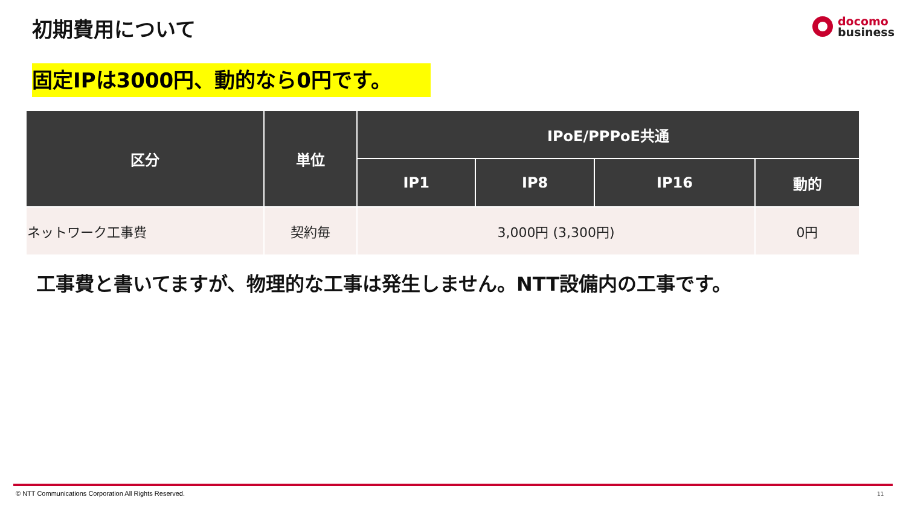初期費用について
docomo
business
固定IPは3000円、動的なら0円です。
| 区分 | 単位 | IPoE/PPPoE共通 | | | |
| --- | --- | --- | --- | --- | --- |
| | | IP1 | IP8 | IP16 | 動的 |
| ネットワーク工事費 | 契約毎 | 3,000円 (3,300円) | | | 0円 |
工事費と書いてますが、物理的な工事は発生しません。NTT設備内の工事です。
© NTT Communications Corporation All Rights Reserved.
11